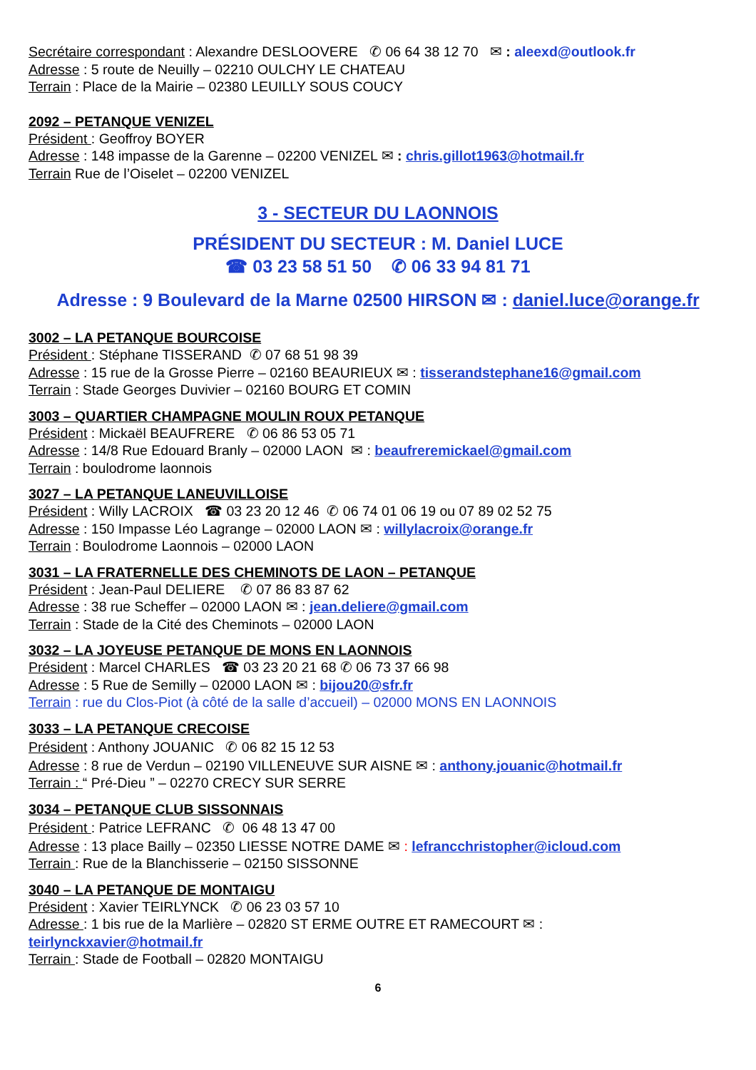Secrétaire correspondant : Alexandre DESLOOVERE ✆ 06 64 38 12 70 ✉ : aleexd@outlook.fr
Adresse : 5 route de Neuilly – 02210 OULCHY LE CHATEAU
Terrain : Place de la Mairie – 02380 LEUILLY SOUS COUCY
2092 – PETANQUE VENIZEL
Président : Geoffroy BOYER
Adresse : 148 impasse de la Garenne – 02200 VENIZEL ✉ : chris.gillot1963@hotmail.fr
Terrain Rue de l’Oiselet – 02200 VENIZEL
3 - SECTEUR DU LAONNOIS
PRÉSIDENT DU SECTEUR : M. Daniel LUCE
☎ 03 23 58 51 50 ✆ 06 33 94 81 71
Adresse : 9 Boulevard de la Marne 02500 HIRSON ✉ : daniel.luce@orange.fr
3002 – LA PETANQUE BOURCOISE
Président : Stéphane TISSERAND ✆ 07 68 51 98 39
Adresse : 15 rue de la Grosse Pierre – 02160 BEAURIEUX ✉ : tisserandstephane16@gmail.com
Terrain : Stade Georges Duvivier – 02160 BOURG ET COMIN
3003 – QUARTIER CHAMPAGNE MOULIN ROUX PETANQUE
Président : Mickaël BEAUFRERE ✆ 06 86 53 05 71
Adresse : 14/8 Rue Edouard Branly – 02000 LAON ✉ : beaufreremickael@gmail.com
Terrain : boulodrome laonnois
3027 – LA PETANQUE LANEUVILLOISE
Président : Willy LACROIX ☎ 03 23 20 12 46 ✆ 06 74 01 06 19 ou 07 89 02 52 75
Adresse : 150 Impasse Léo Lagrange – 02000 LAON ✉ : willylacroix@orange.fr
Terrain : Boulodrome Laonnois – 02000 LAON
3031 – LA FRATERNELLE DES CHEMINOTS DE LAON – PETANQUE
Président : Jean-Paul DELIERE ✆ 07 86 83 87 62
Adresse : 38 rue Scheffer – 02000 LAON ✉ : jean.deliere@gmail.com
Terrain : Stade de la Cité des Cheminots – 02000 LAON
3032 – LA JOYEUSE PETANQUE DE MONS EN LAONNOIS
Président : Marcel CHARLES ☎ 03 23 20 21 68 ✆ 06 73 37 66 98
Adresse : 5 Rue de Semilly – 02000 LAON ✉ : bijou20@sfr.fr
Terrain : rue du Clos-Piot (à côté de la salle d’accueil) – 02000 MONS EN LAONNOIS
3033 – LA PETANQUE CRECOISE
Président : Anthony JOUANIC ✆ 06 82 15 12 53
Adresse : 8 rue de Verdun – 02190 VILLENEUVE SUR AISNE ✉ : anthony.jouanic@hotmail.fr
Terrain : “ Pré-Dieu ” – 02270 CRECY SUR SERRE
3034 – PETANQUE CLUB SISSONNAIS
Président : Patrice LEFRANC ✆ 06 48 13 47 00
Adresse : 13 place Bailly – 02350 LIESSE NOTRE DAME ✉ : lefrancchristopher@icloud.com
Terrain : Rue de la Blanchisserie – 02150 SISSONNE
3040 – LA PETANQUE DE MONTAIGU
Président : Xavier TEIRLYNCK ✆ 06 23 03 57 10
Adresse : 1 bis rue de la Marlière – 02820 ST ERME OUTRE ET RAMECOURT ✉ :
teirlynckxavier@hotmail.fr
Terrain : Stade de Football – 02820 MONTAIGU
6